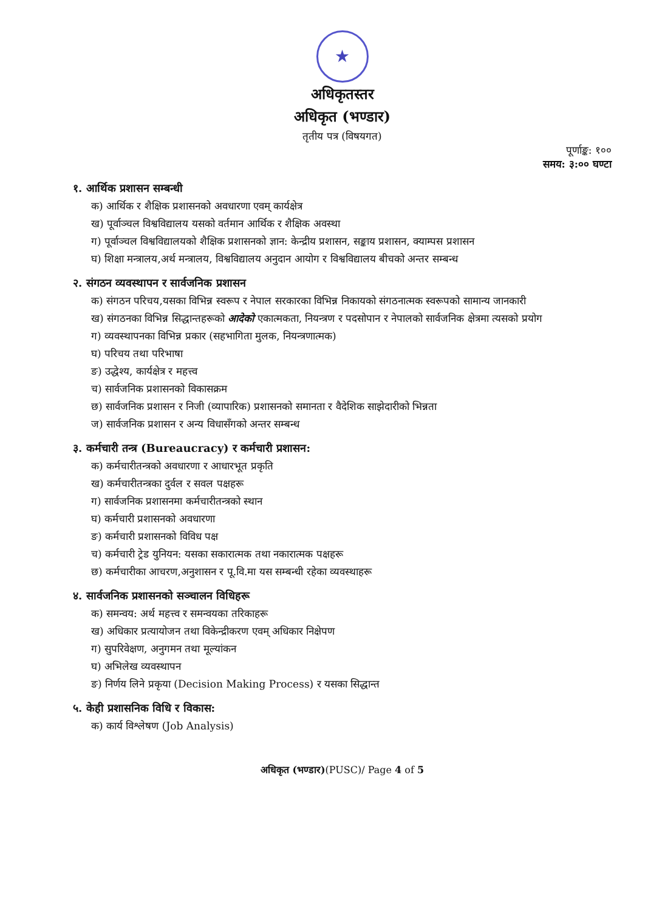★
अधिकृतस्तर
अधिकृत (भण्डार)
तृतीय पत्र (विषयगत)
पूर्णाङ्क: १००
समय: ३:०० घण्टा
१. आर्थिक प्रशासन सम्बन्धी
क) आर्थिक र शैक्षिक प्रशासनको अवधारणा एवम् कार्यक्षेत्र
ख) पूर्वाञ्चल विश्वविद्यालय यसको वर्तमान आर्थिक र शैक्षिक अवस्था
ग) पूर्वाञ्चल विश्वविद्यालयको शैक्षिक प्रशासनको ज्ञान: केन्द्रीय प्रशासन, सङ्काय प्रशासन, क्याम्पस प्रशासन
घ) शिक्षा मन्त्रालय,अर्थ मन्त्रालय, विश्वविद्यालय अनुदान आयोग र विश्वविद्यालय बीचको अन्तर सम्बन्ध
२. संगठन व्यवस्थापन र सार्वजनिक प्रशासन
क) संगठन परिचय,यसका विभिन्न स्वरूप र नेपाल सरकारका विभिन्न निकायको संगठनात्मक स्वरूपको सामान्य जानकारी
ख) संगठनका विभिन्न सिद्धान्तहरूको आदेको एकात्मकता, नियन्त्रण र पदसोपान र नेपालको सार्वजनिक क्षेत्रमा त्यसको प्रयोग
ग) व्यवस्थापनका विभिन्न प्रकार (सहभागिता मुलक, नियन्त्रणात्मक)
घ) परिचय तथा परिभाषा
ङ) उद्धेश्य, कार्यक्षेत्र र महत्त्व
च) सार्वजनिक प्रशासनको विकासक्रम
छ) सार्वजनिक प्रशासन र निजी (व्यापारिक) प्रशासनको समानता र वैदेशिक साझेदारीको भिन्नता
ज) सार्वजनिक प्रशासन र अन्य विधासँगको अन्तर सम्बन्ध
३. कर्मचारी तन्त्र (Bureaucracy) र कर्मचारी प्रशासन:
क) कर्मचारीतन्त्रको अवधारणा र आधारभूत प्रकृति
ख) कर्मचारीतन्त्रका दुर्वल र सवल पक्षहरू
ग) सार्वजनिक प्रशासनमा कर्मचारीतन्त्रको स्थान
घ) कर्मचारी प्रशासनको अवधारणा
ङ) कर्मचारी प्रशासनको विविध पक्ष
च) कर्मचारी ट्रेड युनियन: यसका सकारात्मक तथा नकारात्मक पक्षहरू
छ) कर्मचारीका आचरण,अनुशासन र पू.वि.मा यस सम्बन्धी रहेका व्यवस्थाहरू
४. सार्वजनिक प्रशासनको सञ्चालन विधिहरू
क) समन्वय: अर्थ महत्त्व र समन्वयका तरिकाहरू
ख) अधिकार प्रत्यायोजन तथा विकेन्द्रीकरण एवम् अधिकार निक्षेपण
ग) सुपरिवेक्षण, अनुगमन तथा मूल्यांकन
घ) अभिलेख व्यवस्थापन
ङ) निर्णय लिने प्रकृया (Decision Making Process) र यसका सिद्धान्त
५. केही प्रशासनिक विधि र विकास:
क) कार्य विश्लेषण (Job Analysis)
अधिकृत (भण्डार)(PUSC)/ Page 4 of 5